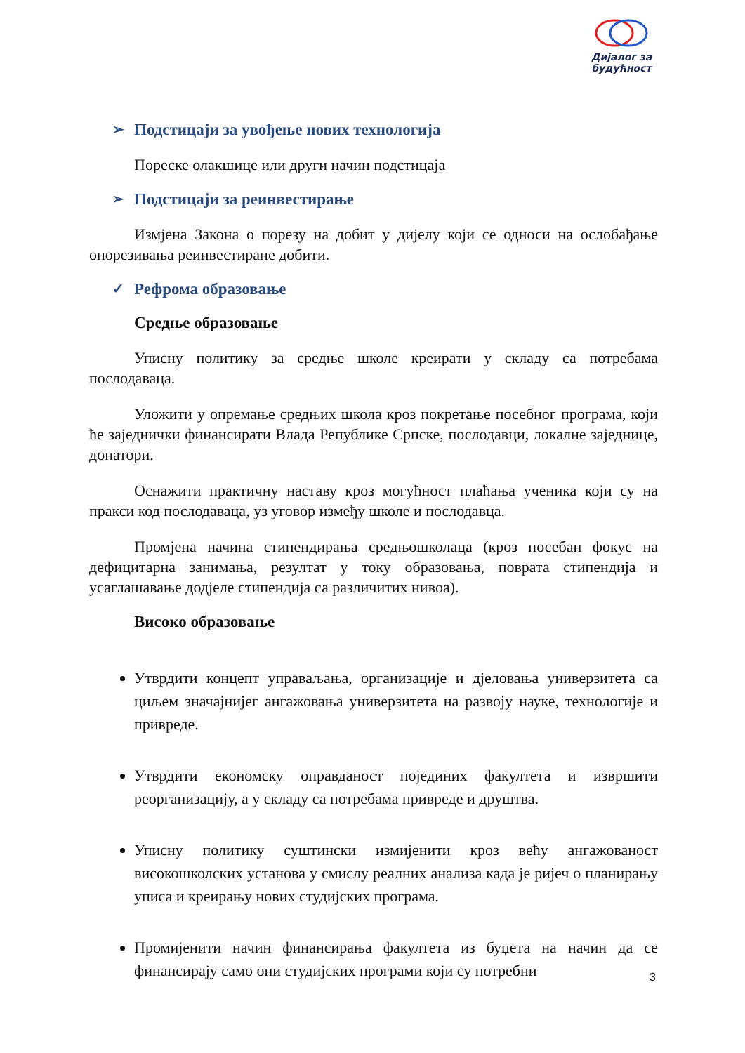Дијалог за будућност
➢ Подстицаји за увођење нових технологија
Пореске олакшице или други начин подстицаја
➢ Подстицаји за реинвестирање
Измјена Закона о порезу на добит у дијелу који се односи на ослобађање опорезивања реинвестиране добити.
✓ Рефрома образовање
Средње образовање
Уписну политику за средње школе креирати у складу са потребама послодаваца.
Уложити у опремање средњих школа кроз покретање посебног програма, који ће заједнички финансирати Влада Републике Српске, послодавци, локалне заједнице, донатори.
Оснажити практичну наставу кроз могућност плаћања ученика који су на пракси код послодаваца, уз уговор између школе и послодавца.
Промјена начина стипендирања средњошколаца (кроз посебан фокус на дефицитарна занимања, резултат у току образовања, поврата стипендија и усаглашавање додјеле стипендија са различитих нивоа).
Високо образовање
Утврдити концепт управаљања, организације и дјеловања универзитета са циљем значајнијег ангажовања универзитета на развоју науке, технологије и привреде.
Утврдити економску оправданост појединих факултета и извршити реорганизацију, а у складу са потребама привреде и друштва.
Уписну политику суштински измијенити кроз већу ангажованост високошколских установа у смислу реалних анализа када је ријеч о планирању уписа и креирању нових студијских програма.
Промијенити начин финансирања факултета из буџета на начин да се финансирају само они студијских програми који су потребни
3